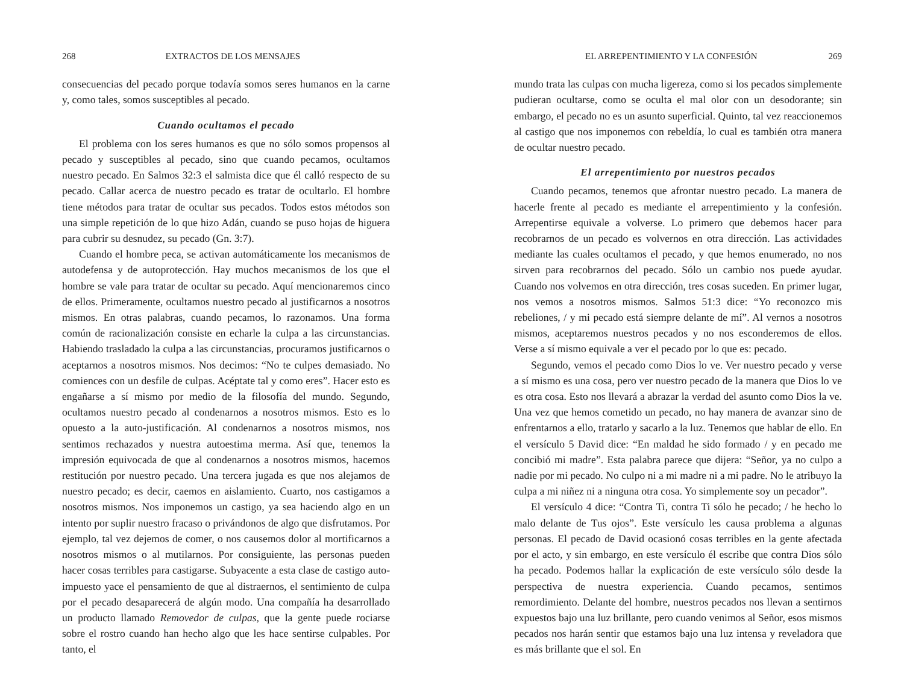268 EXTRACTOS DE LOS MENSAJES
consecuencias del pecado porque todavía somos seres humanos en la carne y, como tales, somos susceptibles al pecado.
Cuando ocultamos el pecado
El problema con los seres humanos es que no sólo somos propensos al pecado y susceptibles al pecado, sino que cuando pecamos, ocultamos nuestro pecado. En Salmos 32:3 el salmista dice que él calló respecto de su pecado. Callar acerca de nuestro pecado es tratar de ocultarlo. El hombre tiene métodos para tratar de ocultar sus pecados. Todos estos métodos son una simple repetición de lo que hizo Adán, cuando se puso hojas de higuera para cubrir su desnudez, su pecado (Gn. 3:7).
Cuando el hombre peca, se activan automáticamente los mecanismos de autodefensa y de autoprotección. Hay muchos mecanismos de los que el hombre se vale para tratar de ocultar su pecado. Aquí mencionaremos cinco de ellos. Primeramente, ocultamos nuestro pecado al justificarnos a nosotros mismos. En otras palabras, cuando pecamos, lo razonamos. Una forma común de racionalización consiste en echarle la culpa a las circunstancias. Habiendo trasladado la culpa a las circunstancias, procuramos justificarnos o aceptarnos a nosotros mismos. Nos decimos: “No te culpes demasiado. No comiences con un desfile de culpas. Acéptate tal y como eres”. Hacer esto es engañarse a sí mismo por medio de la filosofía del mundo. Segundo, ocultamos nuestro pecado al condenarnos a nosotros mismos. Esto es lo opuesto a la auto-justificación. Al condenarnos a nosotros mismos, nos sentimos rechazados y nuestra autoestima merma. Así que, tenemos la impresión equivocada de que al condenarnos a nosotros mismos, hacemos restitución por nuestro pecado. Una tercera jugada es que nos alejamos de nuestro pecado; es decir, caemos en aislamiento. Cuarto, nos castigamos a nosotros mismos. Nos imponemos un castigo, ya sea haciendo algo en un intento por suplir nuestro fracaso o privándonos de algo que disfrutamos. Por ejemplo, tal vez dejemos de comer, o nos causemos dolor al mortificarnos a nosotros mismos o al mutilarnos. Por consiguiente, las personas pueden hacer cosas terribles para castigarse. Subyacente a esta clase de castigo auto-impuesto yace el pensamiento de que al distraernos, el sentimiento de culpa por el pecado desaparecerá de algún modo. Una compañía ha desarrollado un producto llamado Removedor de culpas, que la gente puede rociarse sobre el rostro cuando han hecho algo que les hace sentirse culpables. Por tanto, el
EL ARREPENTIMIENTO Y LA CONFESIÓN 269
mundo trata las culpas con mucha ligereza, como si los pecados simplemente pudieran ocultarse, como se oculta el mal olor con un desodorante; sin embargo, el pecado no es un asunto superficial. Quinto, tal vez reaccionemos al castigo que nos imponemos con rebeldía, lo cual es también otra manera de ocultar nuestro pecado.
El arrepentimiento por nuestros pecados
Cuando pecamos, tenemos que afrontar nuestro pecado. La manera de hacerle frente al pecado es mediante el arrepentimiento y la confesión. Arrepentirse equivale a volverse. Lo primero que debemos hacer para recobrarnos de un pecado es volvernos en otra dirección. Las actividades mediante las cuales ocultamos el pecado, y que hemos enumerado, no nos sirven para recobrarnos del pecado. Sólo un cambio nos puede ayudar. Cuando nos volvemos en otra dirección, tres cosas suceden. En primer lugar, nos vemos a nosotros mismos. Salmos 51:3 dice: “Yo reconozco mis rebeliones, / y mi pecado está siempre delante de mí”. Al vernos a nosotros mismos, aceptaremos nuestros pecados y no nos esconderemos de ellos. Verse a sí mismo equivale a ver el pecado por lo que es: pecado.
Segundo, vemos el pecado como Dios lo ve. Ver nuestro pecado y verse a sí mismo es una cosa, pero ver nuestro pecado de la manera que Dios lo ve es otra cosa. Esto nos llevará a abrazar la verdad del asunto como Dios la ve. Una vez que hemos cometido un pecado, no hay manera de avanzar sino de enfrentarnos a ello, tratarlo y sacarlo a la luz. Tenemos que hablar de ello. En el versículo 5 David dice: “En maldad he sido formado / y en pecado me concibió mi madre”. Esta palabra parece que dijera: “Señor, ya no culpo a nadie por mi pecado. No culpo ni a mi madre ni a mi padre. No le atribuyo la culpa a mi niñez ni a ninguna otra cosa. Yo simplemente soy un pecador”.
El versículo 4 dice: “Contra Ti, contra Ti sólo he pecado; / he hecho lo malo delante de Tus ojos”. Este versículo les causa problema a algunas personas. El pecado de David ocasionó cosas terribles en la gente afectada por el acto, y sin embargo, en este versículo él escribe que contra Dios sólo ha pecado. Podemos hallar la explicación de este versículo sólo desde la perspectiva de nuestra experiencia. Cuando pecamos, sentimos remordimiento. Delante del hombre, nuestros pecados nos llevan a sentirnos expuestos bajo una luz brillante, pero cuando venimos al Señor, esos mismos pecados nos harán sentir que estamos bajo una luz intensa y reveladora que es más brillante que el sol. En